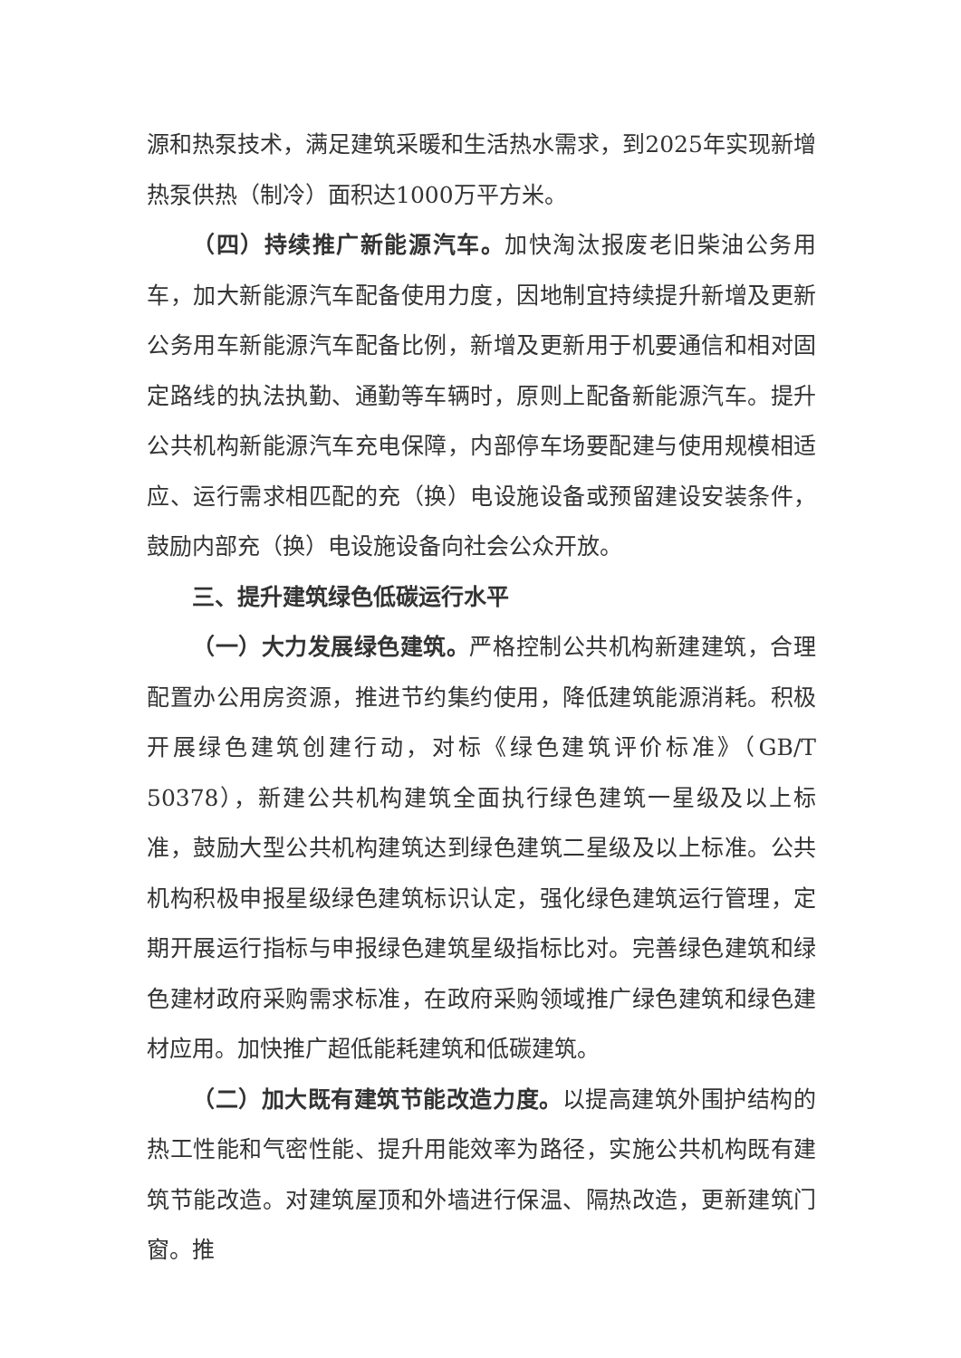源和热泵技术，满足建筑采暖和生活热水需求，到2025年实现新增热泵供热（制冷）面积达1000万平方米。
（四）持续推广新能源汽车。加快淘汰报废老旧柴油公务用车，加大新能源汽车配备使用力度，因地制宜持续提升新增及更新公务用车新能源汽车配备比例，新增及更新用于机要通信和相对固定路线的执法执勤、通勤等车辆时，原则上配备新能源汽车。提升公共机构新能源汽车充电保障，内部停车场要配建与使用规模相适应、运行需求相匹配的充（换）电设施设备或预留建设安装条件，鼓励内部充（换）电设施设备向社会公众开放。
三、提升建筑绿色低碳运行水平
（一）大力发展绿色建筑。严格控制公共机构新建建筑，合理配置办公用房资源，推进节约集约使用，降低建筑能源消耗。积极开展绿色建筑创建行动，对标《绿色建筑评价标准》（GB/T 50378），新建公共机构建筑全面执行绿色建筑一星级及以上标准，鼓励大型公共机构建筑达到绿色建筑二星级及以上标准。公共机构积极申报星级绿色建筑标识认定，强化绿色建筑运行管理，定期开展运行指标与申报绿色建筑星级指标比对。完善绿色建筑和绿色建材政府采购需求标准，在政府采购领域推广绿色建筑和绿色建材应用。加快推广超低能耗建筑和低碳建筑。
（二）加大既有建筑节能改造力度。以提高建筑外围护结构的热工性能和气密性能、提升用能效率为路径，实施公共机构既有建筑节能改造。对建筑屋顶和外墙进行保温、隔热改造，更新建筑门窗。推